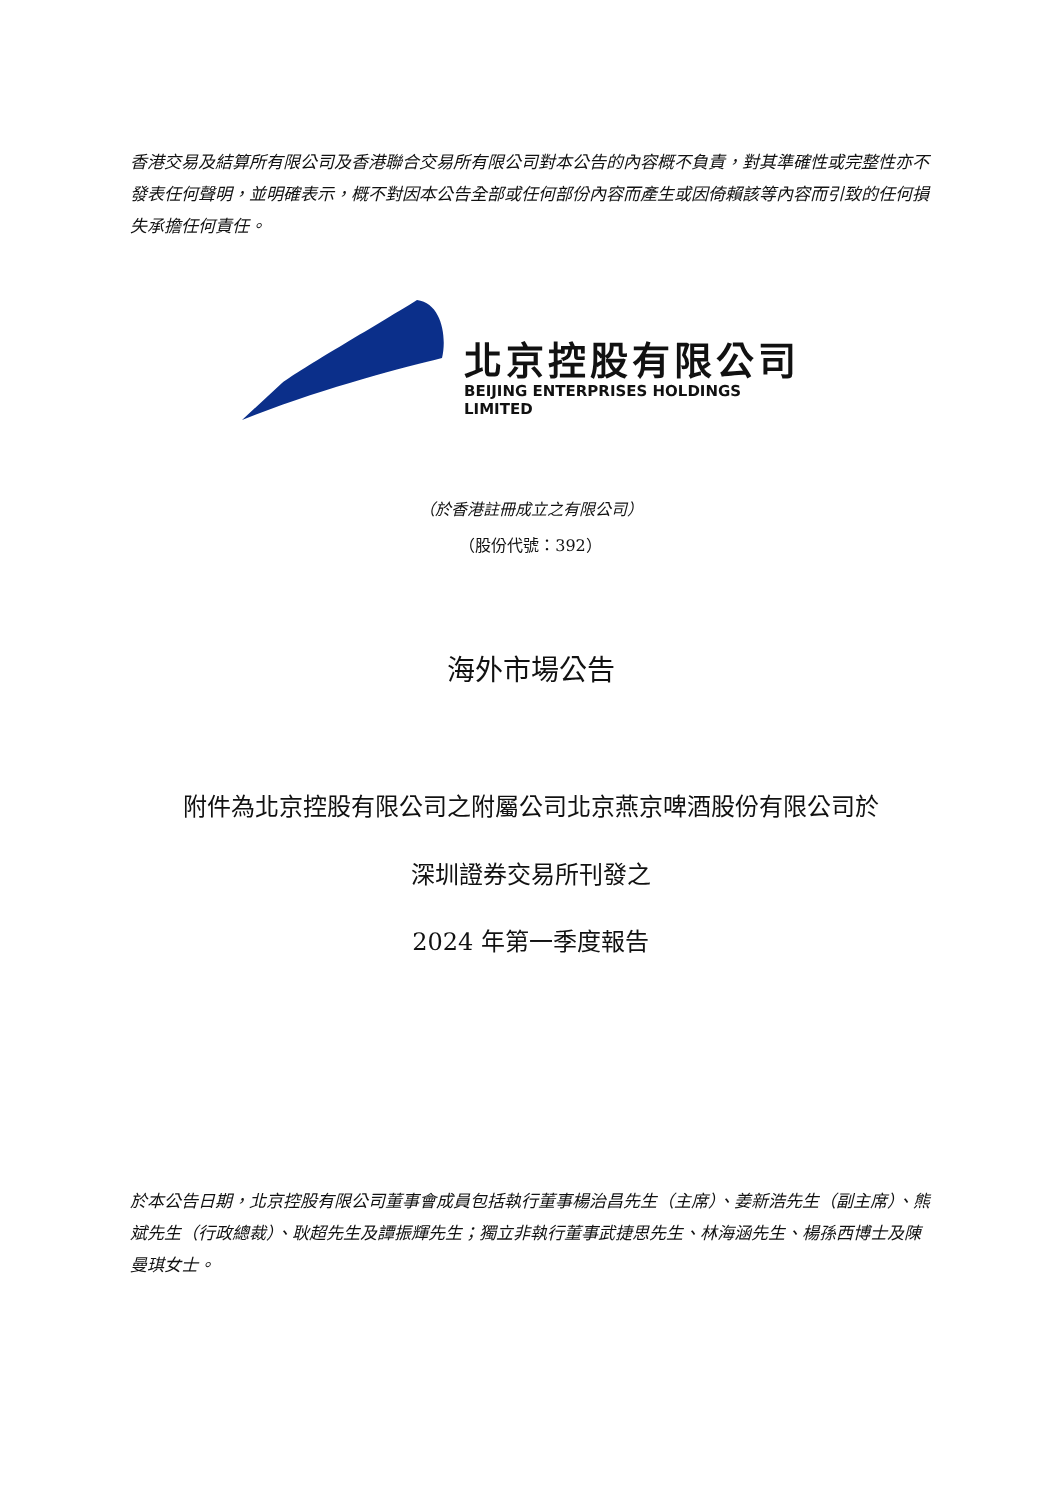香港交易及結算所有限公司及香港聯合交易所有限公司對本公告的內容概不負責，對其準確性或完整性亦不發表任何聲明，並明確表示，概不對因本公告全部或任何部份內容而產生或因倚賴該等內容而引致的任何損失承擔任何責任。
北京控股有限公司
BEIJING ENTERPRISES HOLDINGS LIMITED
（於香港註冊成立之有限公司）
（股份代號：392）
海外市場公告
附件為北京控股有限公司之附屬公司北京燕京啤酒股份有限公司於
深圳證券交易所刊發之
2024 年第一季度報告
於本公告日期，北京控股有限公司董事會成員包括執行董事楊治昌先生（主席）、姜新浩先生（副主席）、熊斌先生（行政總裁）、耿超先生及譚振輝先生；獨立非執行董事武捷思先生、林海涵先生、楊孫西博士及陳曼琪女士。